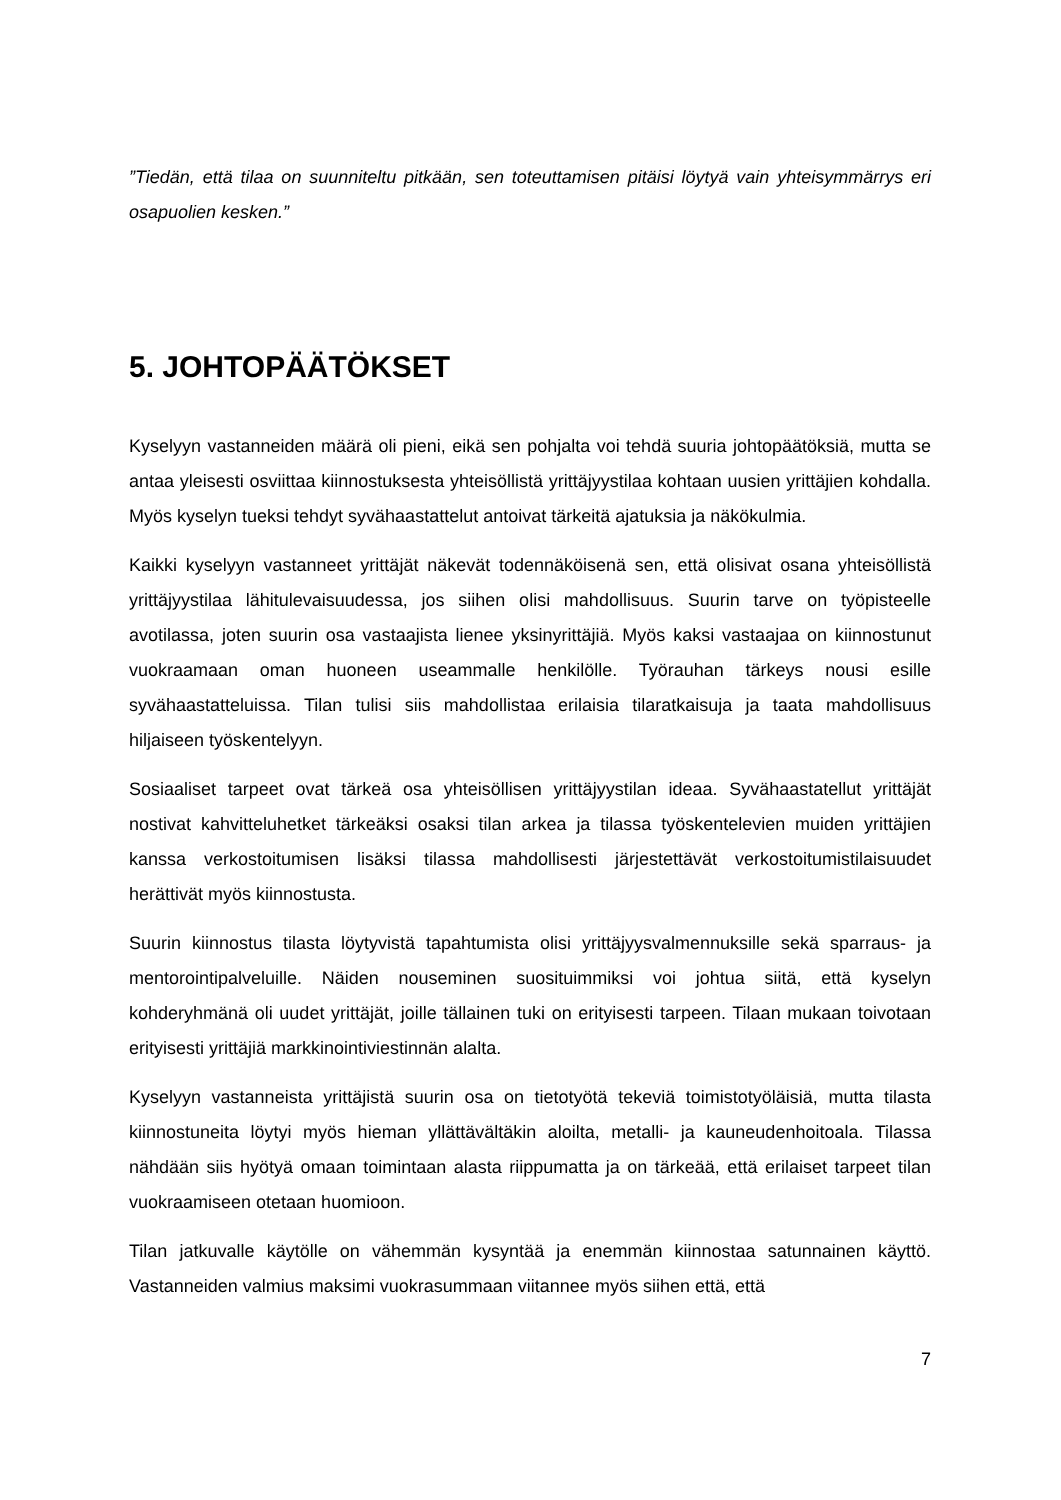”Tiedän, että tilaa on suunniteltu pitkään, sen toteuttamisen pitäisi löytyä vain yhteisymmärrys eri osapuolien kesken.”
5. JOHTOPÄÄTÖKSET
Kyselyyn vastanneiden määrä oli pieni, eikä sen pohjalta voi tehdä suuria johtopäätöksiä, mutta se antaa yleisesti osviittaa kiinnostuksesta yhteisöllistä yrittäjyystilaa kohtaan uusien yrittäjien kohdalla. Myös kyselyn tueksi tehdyt syvähaastattelut antoivat tärkeitä ajatuksia ja näkökulmia.
Kaikki kyselyyn vastanneet yrittäjät näkevät todennäköisenä sen, että olisivat osana yhteisöllistä yrittäjyystilaa lähitulevaisuudessa, jos siihen olisi mahdollisuus. Suurin tarve on työpisteelle avotilassa, joten suurin osa vastaajista lienee yksinyrittäjiä. Myös kaksi vastaajaa on kiinnostunut vuokraamaan oman huoneen useammalle henkilölle. Työrauhan tärkeys nousi esille syvähaastatteluissa. Tilan tulisi siis mahdollistaa erilaisia tilaratkaisuja ja taata mahdollisuus hiljaiseen työskentelyyn.
Sosiaaliset tarpeet ovat tärkeä osa yhteisöllisen yrittäjyystilan ideaa. Syvähaastatellut yrittäjät nostivat kahvitteluhetket tärkeäksi osaksi tilan arkea ja tilassa työskentelevien muiden yrittäjien kanssa verkostoitumisen lisäksi tilassa mahdollisesti järjestettävät verkostoitumistilaisuudet herättivät myös kiinnostusta.
Suurin kiinnostus tilasta löytyvistä tapahtumista olisi yrittäjyysvalmennuksille sekä sparraus- ja mentorointipalveluille. Näiden nouseminen suosituimmiksi voi johtua siitä, että kyselyn kohderyhmänä oli uudet yrittäjät, joille tällainen tuki on erityisesti tarpeen. Tilaan mukaan toivotaan erityisesti yrittäjiä markkinointiviestinnän alalta.
Kyselyyn vastanneista yrittäjistä suurin osa on tietotyötä tekeviä toimistotyöläisiä, mutta tilasta kiinnostuneita löytyi myös hieman yllättäväl­täkin aloilta, metalli- ja kauneudenhoitoala. Tilassa nähdään siis hyötyä omaan toimintaan alasta riippumatta ja on tärkeää, että erilaiset tarpeet tilan vuokraamiseen otetaan huomioon.
Tilan jatkuvalle käytölle on vähemmän kysyntää ja enemmän kiinnostaa satunnainen käyttö. Vastanneiden valmius maksimi vuokrasummaan viitannee myös siihen että, että
7